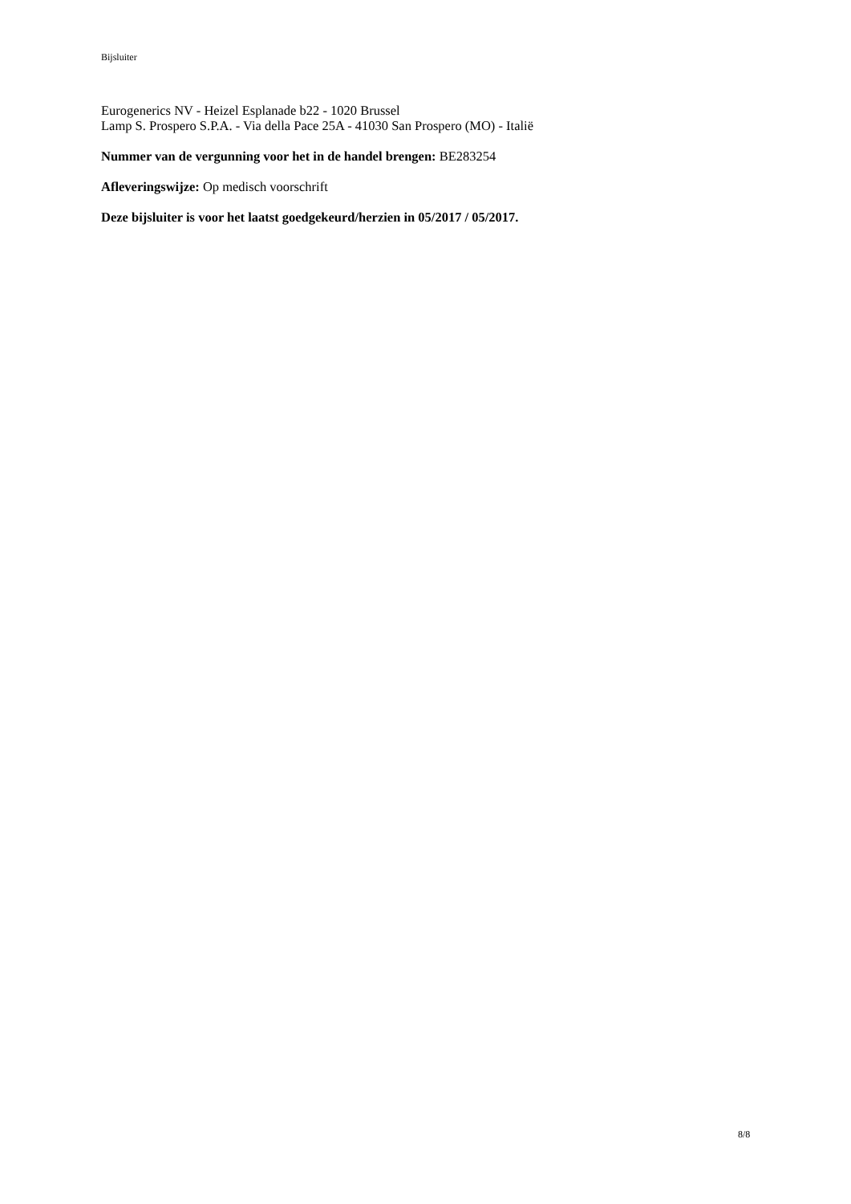Bijsluiter
Eurogenerics NV - Heizel Esplanade b22 - 1020 Brussel
Lamp S. Prospero S.P.A. - Via della Pace 25A - 41030 San Prospero (MO) - Italië
Nummer van de vergunning voor het in de handel brengen: BE283254
Afleveringswijze: Op medisch voorschrift
Deze bijsluiter is voor het laatst goedgekeurd/herzien in 05/2017 / 05/2017.
8/8